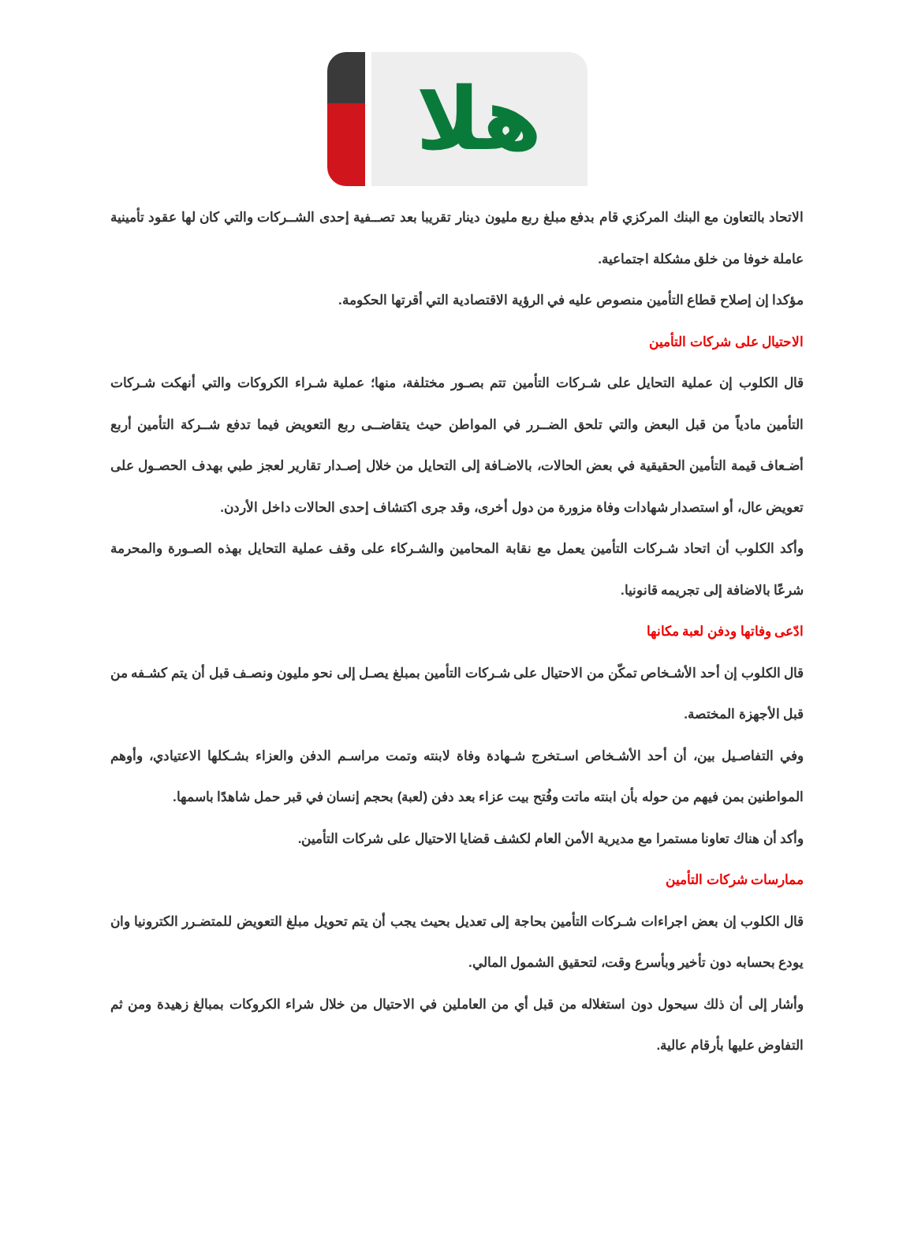هلا
الاتحاد بالتعاون مع البنك المركزي قام بدفع مبلغ ربع مليون دينار تقريبا بعد تصــفية إحدى الشــركات والتي كان لها عقود تأمينية عاملة خوفا من خلق مشكلة اجتماعية.
مؤكدا إن إصلاح قطاع التأمين منصوص عليه في الرؤية الاقتصادية التي أقرتها الحكومة.
الاحتيال على شركات التأمين
قال الكلوب إن عملية التحايل على شـركات التأمين تتم بصـور مختلفة، منها؛ عملية شـراء الكروكات والتي أنهكت شـركات التأمين مادياً من قبل البعض والتي تلحق الضــرر في المواطن حيث يتقاضــى ربع التعويض فيما تدفع شــركة التأمين أربع أضـعاف قيمة التأمين الحقيقية في بعض الحالات، بالاضـافة إلى التحايل من خلال إصـدار تقارير لعجز طبي بهدف الحصـول على تعويض عال، أو استصدار شهادات وفاة مزورة من دول أخرى، وقد جرى اكتشاف إحدى الحالات داخل الأردن.
وأكد الكلوب أن اتحاد شـركات التأمين يعمل مع نقابة المحامين والشـركاء على وقف عملية التحايل بهذه الصـورة والمحرمة شرعًا بالاضافة إلى تجريمه قانونيا.
ادّعى وفاتها ودفن لعبة مكانها
قال الكلوب إن أحد الأشـخاص تمكّن من الاحتيال على شـركات التأمين بمبلغ يصـل إلى نحو مليون ونصـف قبل أن يتم كشـفه من قبل الأجهزة المختصة.
وفي التفاصـيل بين، أن أحد الأشـخاص اسـتخرج شـهادة وفاة لابنته وتمت مراسـم الدفن والعزاء بشـكلها الاعتيادي، وأوهم المواطنين بمن فيهم من حوله بأن ابنته ماتت وفُتح بيت عزاء بعد دفن (لعبة) بحجم إنسان في قبر حمل شاهدًا باسمها.
وأكد أن هناك تعاونا مستمرا مع مديرية الأمن العام لكشف قضايا الاحتيال على شركات التأمين.
ممارسات شركات التأمين
قال الكلوب إن بعض اجراءات شـركات التأمين بحاجة إلى تعديل بحيث يجب أن يتم تحويل مبلغ التعويض للمتضـرر الكترونيا وان يودع بحسابه دون تأخير وبأسرع وقت، لتحقيق الشمول المالي.
وأشار إلى أن ذلك سيحول دون استغلاله من قبل أي من العاملين في الاحتيال من خلال شراء الكروكات بمبالغ زهيدة ومن ثم التفاوض عليها بأرقام عالية.